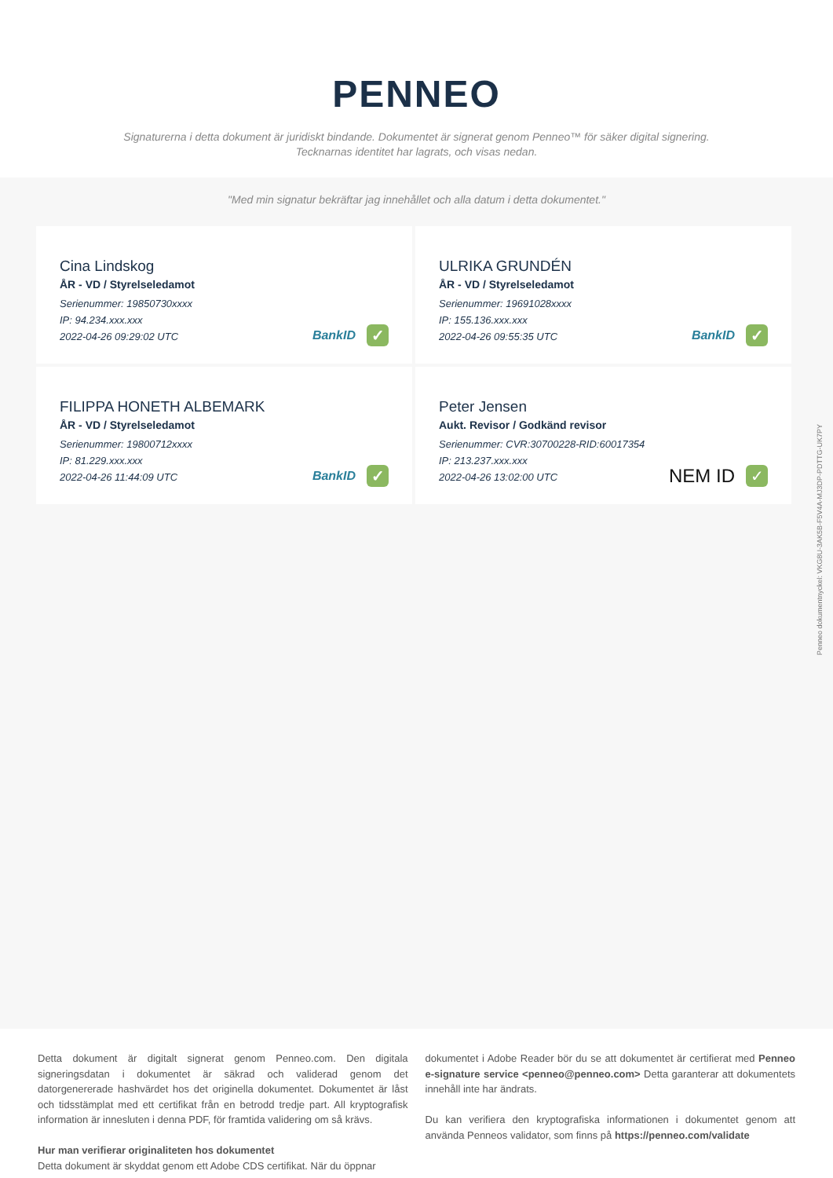PENNEO
Signaturerna i detta dokument är juridiskt bindande. Dokumentet är signerat genom Penneo™ för säker digital signering.
Tecknarnas identitet har lagrats, och visas nedan.
"Med min signatur bekräftar jag innehållet och alla datum i detta dokumentet."
Cina Lindskog
ÅR - VD / Styrelseledamot
Serienummer: 19850730xxxx
IP: 94.234.xxx.xxx
2022-04-26 09:29:02 UTC
BankID ✓
ULRIKA GRUNDÉN
ÅR - VD / Styrelseledamot
Serienummer: 19691028xxxx
IP: 155.136.xxx.xxx
2022-04-26 09:55:35 UTC
BankID ✓
FILIPPA HONETH ALBEMARK
ÅR - VD / Styrelseledamot
Serienummer: 19800712xxxx
IP: 81.229.xxx.xxx
2022-04-26 11:44:09 UTC
BankID ✓
Peter Jensen
Aukt. Revisor / Godkänd revisor
Serienummer: CVR:30700228-RID:60017354
IP: 213.237.xxx.xxx
2022-04-26 13:02:00 UTC
NEM ID ✓
Detta dokument är digitalt signerat genom Penneo.com. Den digitala signeringsdatan i dokumentet är säkrad och validerad genom det datorgenererade hashvärdet hos det originella dokumentet. Dokumentet är låst och tidsstämplat med ett certifikat från en betrodd tredje part. All kryptografisk information är innesluten i denna PDF, för framtida validering om så krävs.
Hur man verifierar originaliteten hos dokumentet
Detta dokument är skyddat genom ett Adobe CDS certifikat. När du öppnar
dokumentet i Adobe Reader bör du se att dokumentet är certifierat med Penneo e-signature service <penneo@penneo.com> Detta garanterar att dokumentets innehåll inte har ändrats.
Du kan verifiera den kryptografiska informationen i dokumentet genom att använda Penneos validator, som finns på https://penneo.com/validate
Penneo dokumentnyckel: VKG8U-3AK5B-F5V4A-MJ3DP-PDTTG-UK7PY